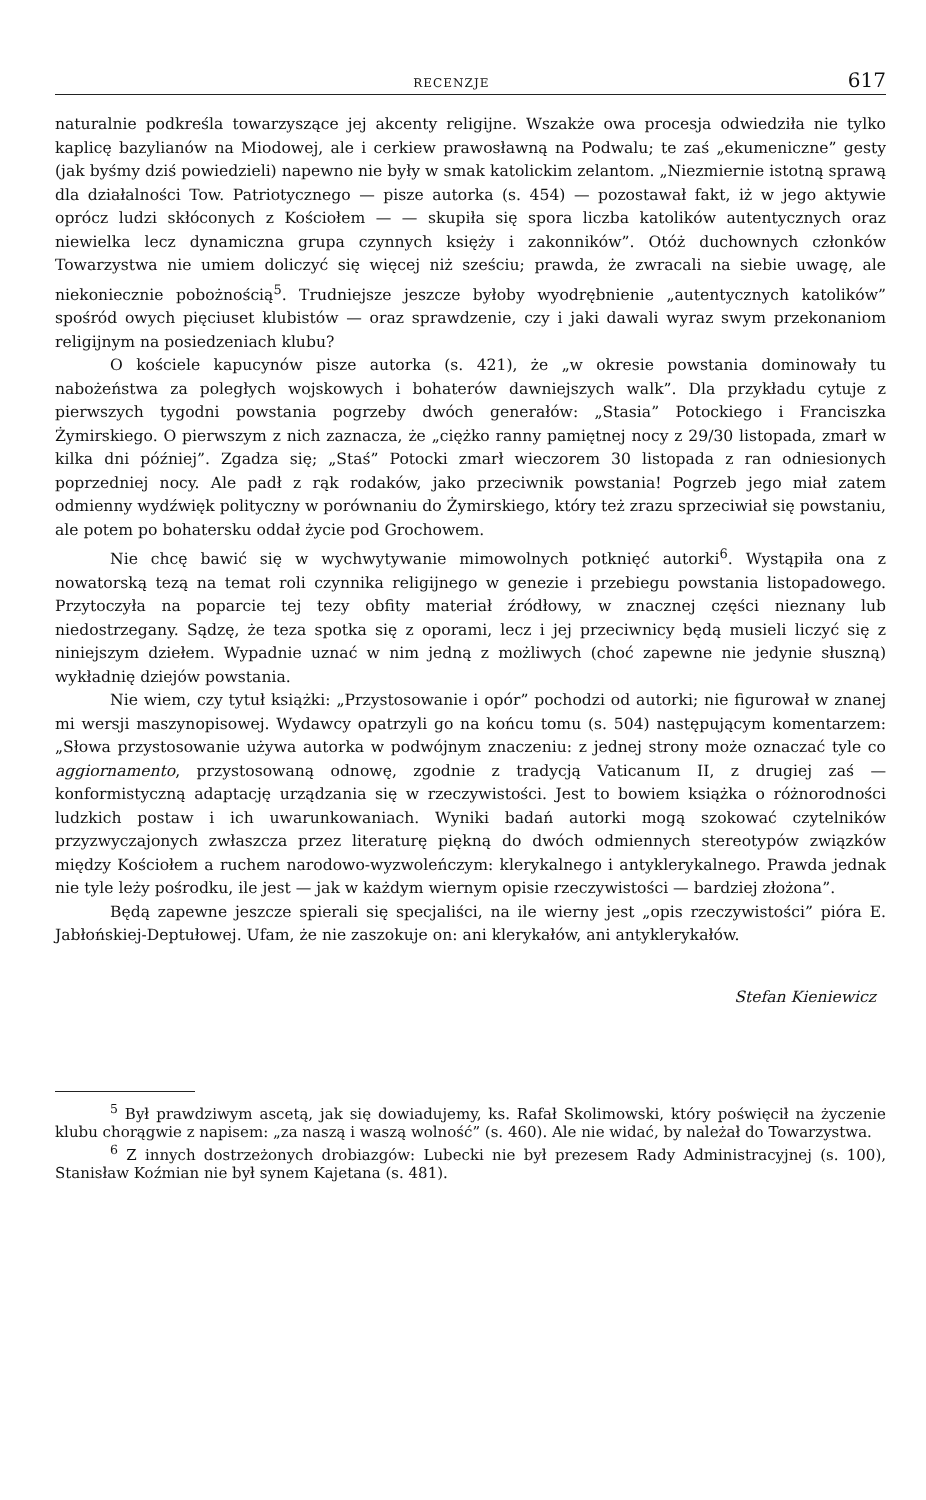RECENZJE 617
naturalnie podkreśla towarzyszące jej akcenty religijne. Wszakże owa procesja odwiedziła nie tylko kaplicę bazylianów na Miodowej, ale i cerkiew prawosławną na Podwalu; te zaś „ekumeniczne” gesty (jak byśmy dziś powiedzieli) napewno nie były w smak katolickim zelantom. „Niezmiernie istotną sprawą dla działalności Tow. Patriotycznego — pisze autorka (s. 454) — pozostawał fakt, iż w jego aktywie oprócz ludzi skłóconych z Kościołem — — skupiła się spora liczba katolików autentycznych oraz niewielka lecz dynamiczna grupa czynnych księży i zakonników”. Otóż duchownych członków Towarzystwa nie umiem doliczyć się więcej niż sześciu; prawda, że zwracali na siebie uwagę, ale niekoniecznie pobożnością<sup>5</sup>. Trudniejsze jeszcze byłoby wyodrębnienie „autentycznych katolików” spośród owych pięciuset klubistów — oraz sprawdzenie, czy i jaki dawali wyraz swym przekonaniom religijnym na posiedzeniach klubu?
O kościele kapucynów pisze autorka (s. 421), że „w okresie powstania dominowały tu nabożeństwa za poległych wojskowych i bohaterów dawniejszych walk”. Dla przykładu cytuje z pierwszych tygodni powstania pogrzeby dwóch generałów: „Stasia” Potockiego i Franciszka Żymirskiego. O pierwszym z nich zaznacza, że „ciężko ranny pamiętnej nocy z 29/30 listopada, zmarł w kilka dni później”. Zgadza się; „Staś” Potocki zmarł wieczorem 30 listopada z ran odniesionych poprzedniej nocy. Ale padł z rąk rodaków, jako przeciwnik powstania! Pogrzeb jego miał zatem odmienny wydźwięk polityczny w porównaniu do Żymirskiego, który też zrazu sprzeciwiał się powstaniu, ale potem po bohatersku oddał życie pod Grochowem.
Nie chcę bawić się w wychwytywanie mimowolnych potknięć autorki<sup>6</sup>. Wystąpiła ona z nowatorską tezą na temat roli czynnika religijnego w genezie i przebiegu powstania listopadowego. Przytoczyła na poparcie tej tezy obfity materiał źródłowy, w znacznej części nieznany lub niedostrzegany. Sądzę, że teza spotka się z oporami, lecz i jej przeciwnicy będą musieli liczyć się z niniejszym dziełem. Wypadnie uznać w nim jedną z możliwych (choć zapewne nie jedynie słuszną) wykładnię dziejów powstania.
Nie wiem, czy tytuł książki: „Przystosowanie i opór” pochodzi od autorki; nie figurował w znanej mi wersji maszynopisowej. Wydawcy opatrzyli go na końcu tomu (s. 504) następującym komentarzem: „Słowa przystosowanie używa autorka w podwójnym znaczeniu: z jednej strony może oznaczać tyle co aggiornamento, przystosowaną odnowę, zgodnie z tradycją Vaticanum II, z drugiej zaś — konformistyczną adaptację urządzania się w rzeczywistości. Jest to bowiem książka o różnorodności ludzkich postaw i ich uwarunkowaniach. Wyniki badań autorki mogą szokować czytelników przyzwyczajonych zwłaszcza przez literaturę piękną do dwóch odmiennych stereotypów związków między Kościołem a ruchem narodowo-wyzwoleńczym: klerykalnego i antyklerykalnego. Prawda jednak nie tyle leży pośrodku, ile jest — jak w każdym wiernym opisie rzeczywistości — bardziej złożona”.
Będą zapewne jeszcze spierali się specjaliści, na ile wierny jest „opis rzeczywistości” pióra E. Jabłońskiej-Deptułowej. Ufam, że nie zaszokuje on: ani klerykałów, ani antyklerykałów.
Stefan Kieniewicz
<sup>5</sup> Był prawdziwym ascetą, jak się dowiadujemy, ks. Rafał Skolimowski, który poświęcił na życzenie klubu chorągwie z napisem: „za naszą i waszą wolność” (s. 460). Ale nie widać, by należał do Towarzystwa.
<sup>6</sup> Z innych dostrzeżonych drobiazgów: Lubecki nie był prezesem Rady Administracyjnej (s. 100), Stanisław Koźmian nie był synem Kajetana (s. 481).